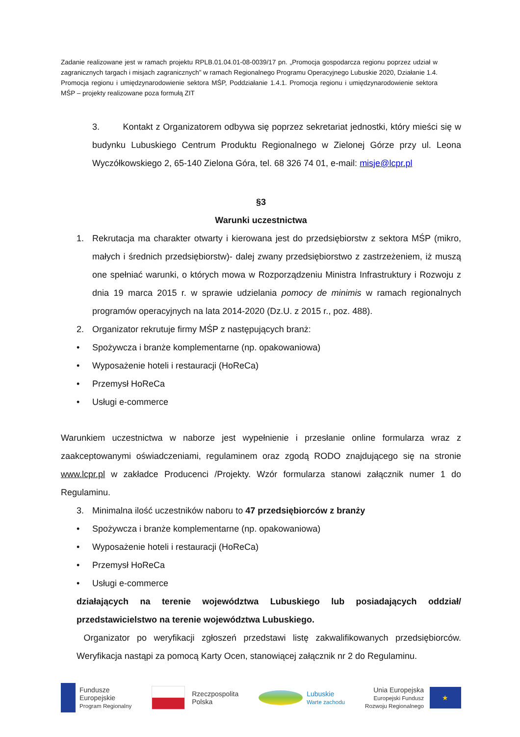Zadanie realizowane jest w ramach projektu RPLB.01.04.01-08-0039/17 pn. „Promocja gospodarcza regionu poprzez udział w zagranicznych targach i misjach zagranicznych” w ramach Regionalnego Programu Operacyjnego Lubuskie 2020, Działanie 1.4. Promocja regionu i umiędzynarodowienie sektora MŚP, Poddziałanie 1.4.1. Promocja regionu i umiędzynarodowienie sektora MŚP – projekty realizowane poza formułą ZIT
3. Kontakt z Organizatorem odbywa się poprzez sekretariat jednostki, który mieści się w budynku Lubuskiego Centrum Produktu Regionalnego w Zielonej Górze przy ul. Leona Wyczółkowskiego 2, 65-140 Zielona Góra, tel. 68 326 74 01, e-mail: misje@lcpr.pl
§3
Warunki uczestnictwa
1. Rekrutacja ma charakter otwarty i kierowana jest do przedsiębiorstw z sektora MŚP (mikro, małych i średnich przedsiębiorstw)- dalej zwany przedsiębiorstwo z zastrzeżeniem, iż muszą one spełniać warunki, o których mowa w Rozporządzeniu Ministra Infrastruktury i Rozwoju z dnia 19 marca 2015 r. w sprawie udzielania pomocy de minimis w ramach regionalnych programów operacyjnych na lata 2014-2020 (Dz.U. z 2015 r., poz. 488).
2. Organizator rekrutuje firmy MŚP z następujących branż:
• Spożywcza i branże komplementarne (np. opakowaniowa)
• Wyposażenie hoteli i restauracji (HoReCa)
• Przemysł HoReCa
• Usługi e-commerce
Warunkiem uczestnictwa w naborze jest wypełnienie i przesłanie online formularza wraz z zaakceptowanymi oświadczeniami, regulaminem oraz zgodą RODO znajdującego się na stronie www.lcpr.pl w zakładce Producenci /Projekty. Wzór formularza stanowi załącznik numer 1 do Regulaminu.
3. Minimalna ilość uczestników naboru to 47 przedsiębiorców z branży
• Spożywcza i branże komplementarne (np. opakowaniowa)
• Wyposażenie hoteli i restauracji (HoReCa)
• Przemysł HoReCa
• Usługi e-commerce
działających na terenie województwa Lubuskiego lub posiadających oddział/ przedstawicielstwo na terenie województwa Lubuskiego.
Organizator po weryfikacji zgłoszeń przedstawi listę zakwalifikowanych przedsiębiorców. Weryfikacja nastąpi za pomocą Karty Ocen, stanowiącej załącznik nr 2 do Regulaminu.
Fundusze
Europejskie
Program Regionalny
Rzeczpospolita
Polska
Lubuskie
Warte zachodu
Unia Europejska
Europejski Fundusz
Rozwoju Regionalnego
★